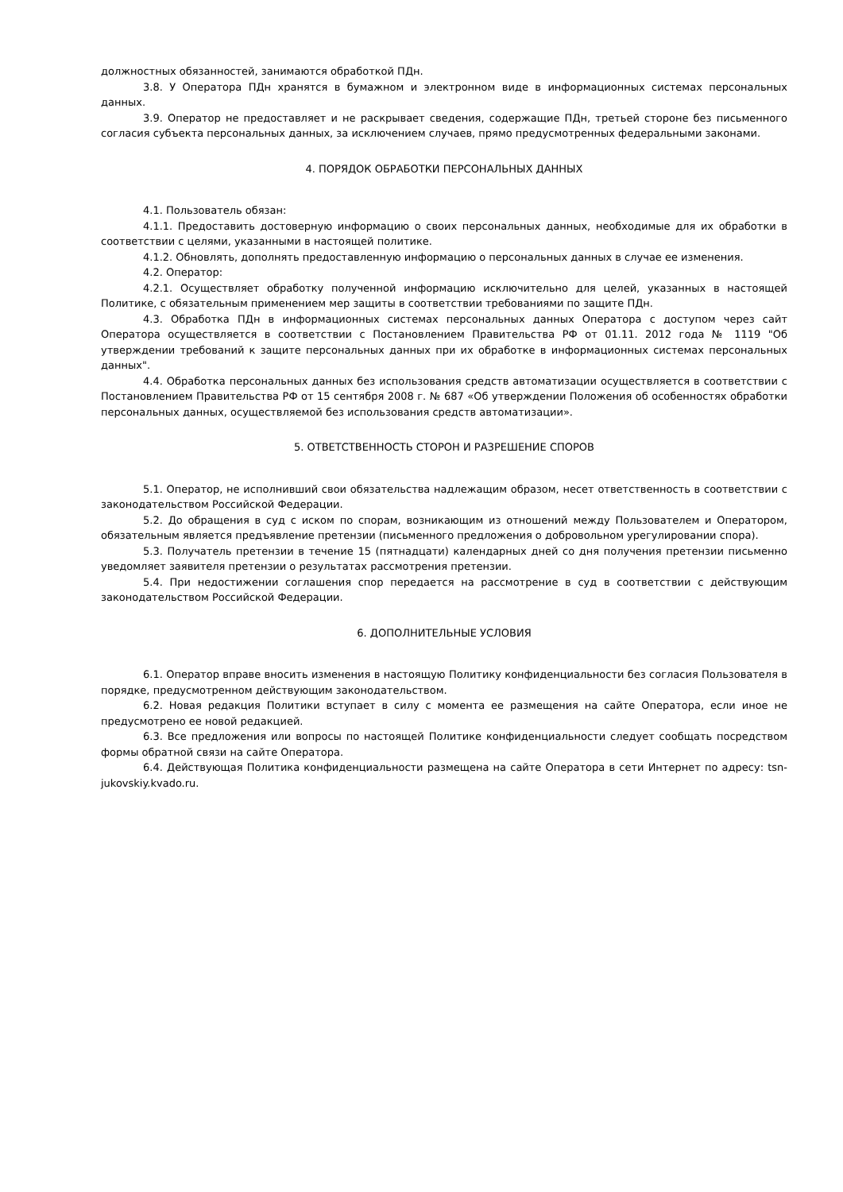должностных обязанностей, занимаются обработкой ПДн.
3.8. У Оператора ПДн хранятся в бумажном и электронном виде в информационных системах персональных данных.
3.9. Оператор не предоставляет и не раскрывает сведения, содержащие ПДн, третьей стороне без письменного согласия субъекта персональных данных, за исключением случаев, прямо предусмотренных федеральными законами.
4. ПОРЯДОК ОБРАБОТКИ ПЕРСОНАЛЬНЫХ ДАННЫХ
4.1. Пользователь обязан:
4.1.1. Предоставить достоверную информацию о своих персональных данных, необходимые для их обработки в соответствии с целями, указанными в настоящей политике.
4.1.2. Обновлять, дополнять предоставленную информацию о персональных данных в случае ее изменения.
4.2. Оператор:
4.2.1. Осуществляет обработку полученной информацию исключительно для целей, указанных в настоящей Политике, с обязательным применением мер защиты в соответствии требованиями по защите ПДн.
4.3. Обработка ПДн в информационных системах персональных данных Оператора с доступом через сайт Оператора осуществляется в соответствии с Постановлением Правительства РФ от 01.11. 2012 года № 1119 "Об утверждении требований к защите персональных данных при их обработке в информационных системах персональных данных".
4.4. Обработка персональных данных без использования средств автоматизации осуществляется в соответствии с Постановлением Правительства РФ от 15 сентября 2008 г. № 687 «Об утверждении Положения об особенностях обработки персональных данных, осуществляемой без использования средств автоматизации».
5. ОТВЕТСТВЕННОСТЬ СТОРОН И РАЗРЕШЕНИЕ СПОРОВ
5.1. Оператор, не исполнивший свои обязательства надлежащим образом, несет ответственность в соответствии с законодательством Российской Федерации.
5.2. До обращения в суд с иском по спорам, возникающим из отношений между Пользователем и Оператором, обязательным является предъявление претензии (письменного предложения о добровольном урегулировании спора).
5.3. Получатель претензии в течение 15 (пятнадцати) календарных дней со дня получения претензии письменно уведомляет заявителя претензии о результатах рассмотрения претензии.
5.4. При недостижении соглашения спор передается на рассмотрение в суд в соответствии с действующим законодательством Российской Федерации.
6. ДОПОЛНИТЕЛЬНЫЕ УСЛОВИЯ
6.1. Оператор вправе вносить изменения в настоящую Политику конфиденциальности без согласия Пользователя в порядке, предусмотренном действующим законодательством.
6.2. Новая редакция Политики вступает в силу с момента ее размещения на сайте Оператора, если иное не предусмотрено ее новой редакцией.
6.3. Все предложения или вопросы по настоящей Политике конфиденциальности следует сообщать посредством формы обратной связи на сайте Оператора.
6.4. Действующая Политика конфиденциальности размещена на сайте Оператора в сети Интернет по адресу: tsn-jukovskiy.kvado.ru.